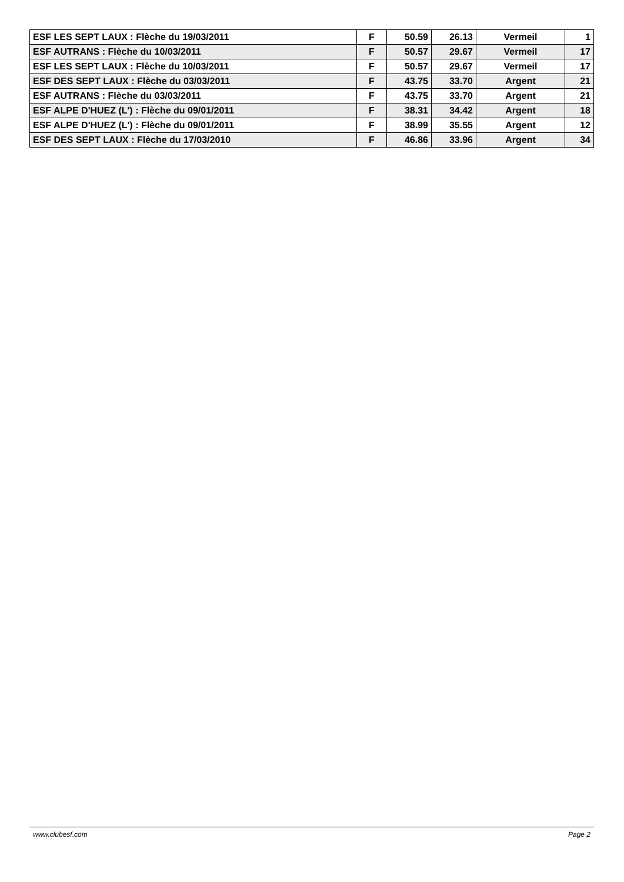| ESF LES SEPT LAUX : Flèche du 19/03/2011 | F | 50.59 | 26.13 | Vermeil | 1 |
| ESF AUTRANS : Flèche du 10/03/2011 | F | 50.57 | 29.67 | Vermeil | 17 |
| ESF LES SEPT LAUX : Flèche du 10/03/2011 | F | 50.57 | 29.67 | Vermeil | 17 |
| ESF DES SEPT LAUX : Flèche du 03/03/2011 | F | 43.75 | 33.70 | Argent | 21 |
| ESF AUTRANS : Flèche du 03/03/2011 | F | 43.75 | 33.70 | Argent | 21 |
| ESF ALPE D'HUEZ (L') : Flèche du 09/01/2011 | F | 38.31 | 34.42 | Argent | 18 |
| ESF ALPE D'HUEZ (L') : Flèche du 09/01/2011 | F | 38.99 | 35.55 | Argent | 12 |
| ESF DES SEPT LAUX : Flèche du 17/03/2010 | F | 46.86 | 33.96 | Argent | 34 |
www.clubesf.com Page 2